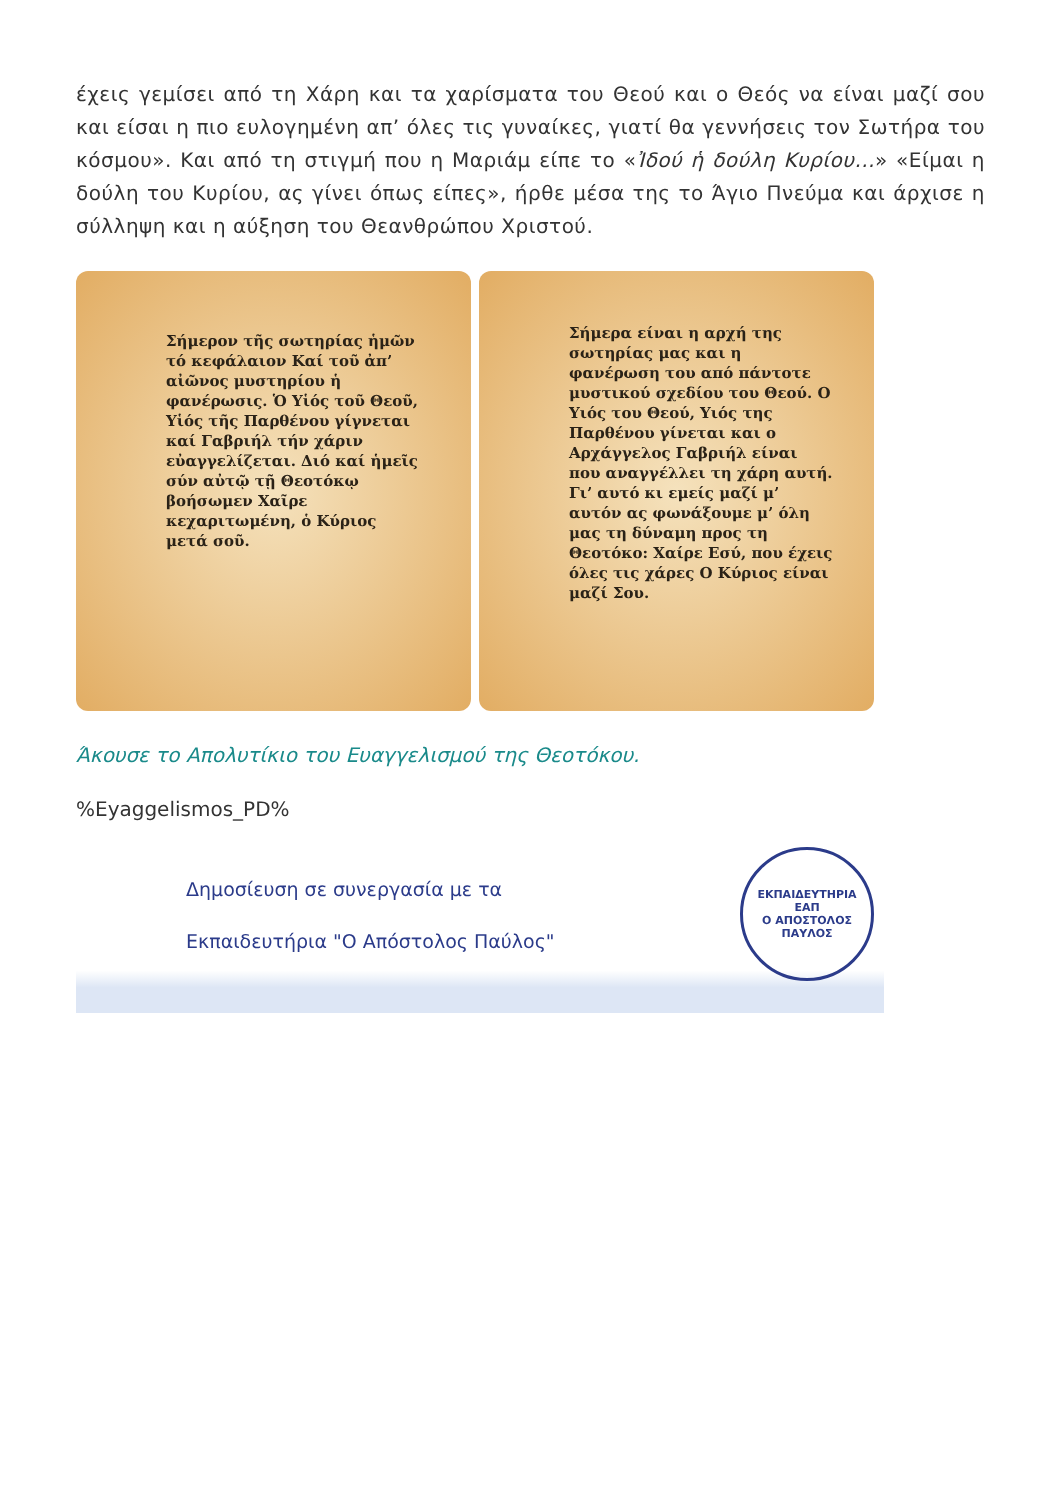έχεις γεμίσει από τη Χάρη και τα χαρίσματα του Θεού και ο Θεός να είναι μαζί σου και είσαι η πιο ευλογημένη απ’ όλες τις γυναίκες, γιατί θα γεννήσεις τον Σωτήρα του κόσμου». Και από τη στιγμή που η Μαριάμ είπε το «Ἰδού ἡ δούλη Κυρίου...» «Είμαι η δούλη του Κυρίου, ας γίνει όπως είπες», ήρθε μέσα της το Άγιο Πνεύμα και άρχισε η σύλληψη και η αύξηση του Θεανθρώπου Χριστού.
Σήμερον τῆς σωτηρίας ἡμῶν τό κεφάλαιον Καί τοῦ ἀπ’ αἰῶνος μυστηρίου ἡ φανέρωσις. Ὁ Υἱός τοῦ Θεοῦ, Υἱός τῆς Παρθένου γίγνεται καί Γαβριήλ τήν χάριν εὐαγγελίζεται. Διό καί ἡμεῖς σύν αὐτῷ τῇ Θεοτόκῳ βοήσωμεν Χαῖρε κεχαριτωμένη, ὁ Κύριος μετά σοῦ.
Σήμερα είναι η αρχή της σωτηρίας μας και η φανέρωση του από πάντοτε μυστικού σχεδίου του Θεού. Ο Υιός του Θεού, Υιός της Παρθένου γίνεται και ο Αρχάγγελος Γαβριήλ είναι που αναγγέλλει τη χάρη αυτή. Γι’ αυτό κι εμείς μαζί μ’ αυτόν ας φωνάξουμε μ’ όλη μας τη δύναμη προς τη Θεοτόκο: Χαίρε Εσύ, που έχεις όλες τις χάρες Ο Κύριος είναι μαζί Σου.
Άκουσε το Απολυτίκιο του Ευαγγελισμού της Θεοτόκου.
%Eyaggelismos_PD%
Δημοσίευση σε συνεργασία με τα
Εκπαιδευτήρια "Ο Απόστολος Παύλος"
ΕΚΠΑΙΔΕΥΤΗΡΙΑ
ΕΑΠ
Ο ΑΠΟΣΤΟΛΟΣ ΠΑΥΛΟΣ